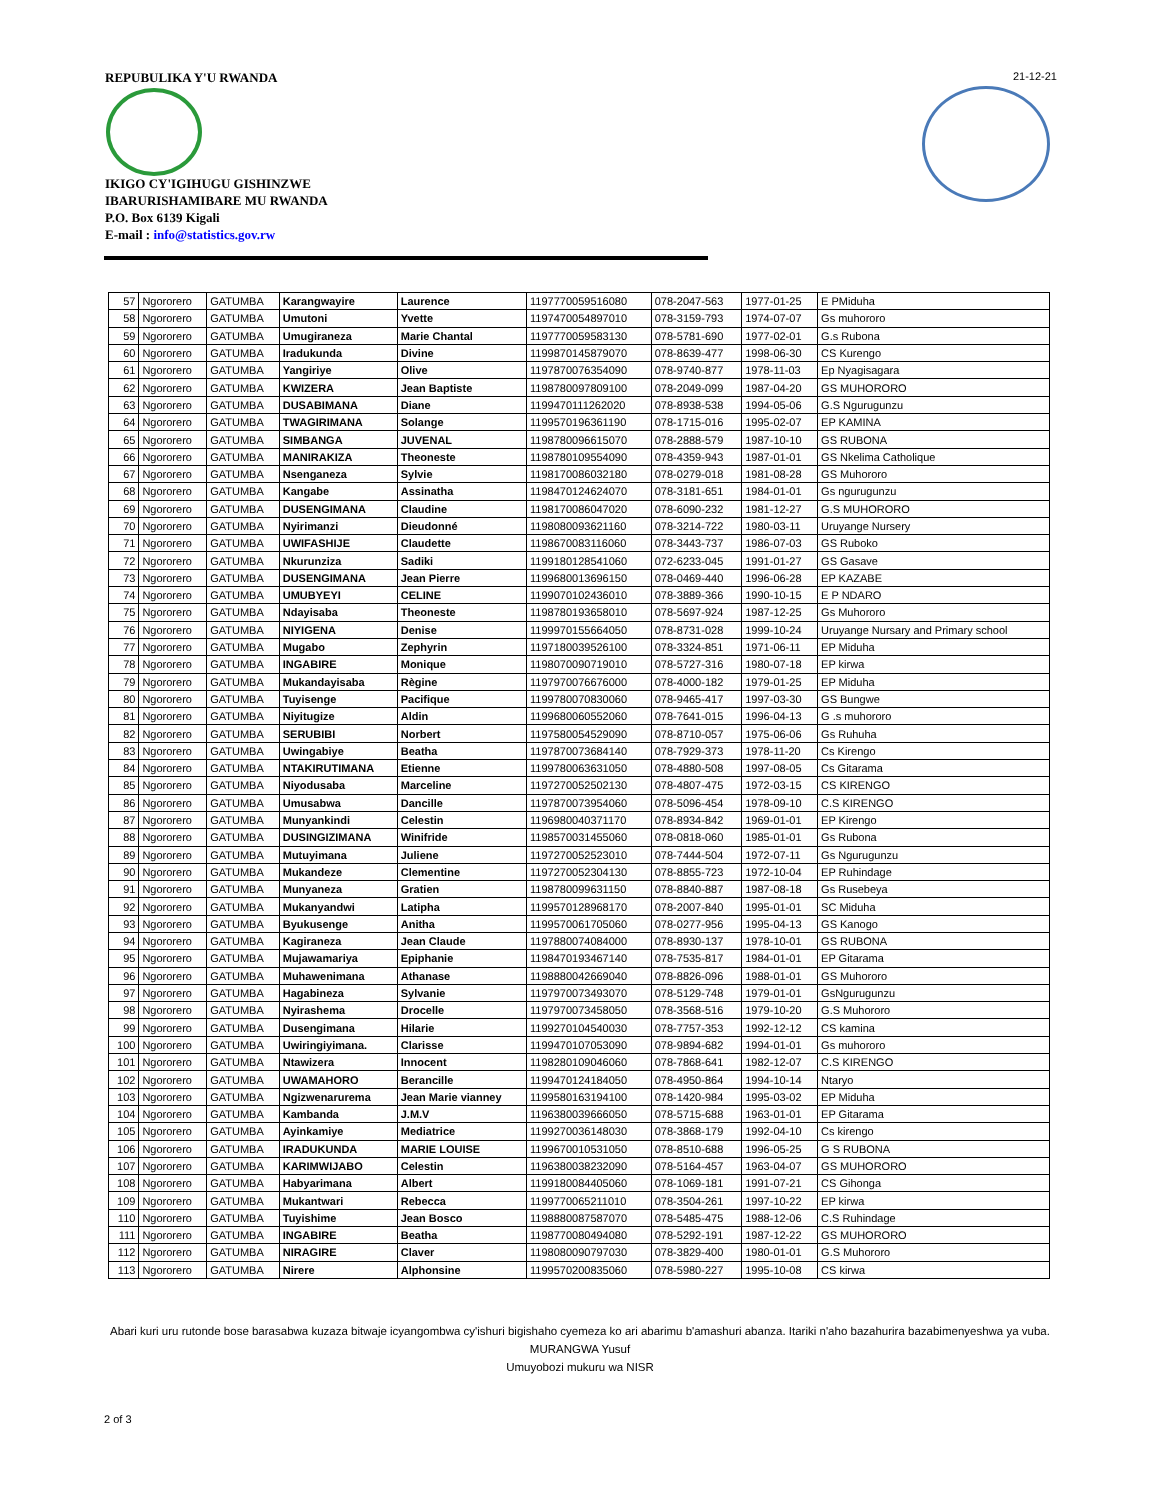REPUBULIKA Y'U RWANDA 21-12-21
IKIGO CY'IGIHUGU GISHINZWE
IBARURISHAMIBARE MU RWANDA
P.O. Box 6139 Kigali
E-mail : info@statistics.gov.rw
| 57 | Ngororero | GATUMBA | Karangwayire | Laurence | 1197770059516080 | 078-2047-563 | 1977-01-25 | E PMiduha |
| 58 | Ngororero | GATUMBA | Umutoni | Yvette | 1197470054897010 | 078-3159-793 | 1974-07-07 | Gs muhororo |
| 59 | Ngororero | GATUMBA | Umugiraneza | Marie Chantal | 1197770059583130 | 078-5781-690 | 1977-02-01 | G.s Rubona |
| 60 | Ngororero | GATUMBA | Iradukunda | Divine | 1199870145879070 | 078-8639-477 | 1998-06-30 | CS Kurengo |
| 61 | Ngororero | GATUMBA | Yangiriye | Olive | 1197870076354090 | 078-9740-877 | 1978-11-03 | Ep Nyagisagara |
| 62 | Ngororero | GATUMBA | KWIZERA | Jean Baptiste | 1198780097809100 | 078-2049-099 | 1987-04-20 | GS MUHORORO |
| 63 | Ngororero | GATUMBA | DUSABIMANA | Diane | 1199470111262020 | 078-8938-538 | 1994-05-06 | G.S Ngurugunzu |
| 64 | Ngororero | GATUMBA | TWAGIRIMANA | Solange | 1199570196361190 | 078-1715-016 | 1995-02-07 | EP KAMINA |
| 65 | Ngororero | GATUMBA | SIMBANGA | JUVENAL | 1198780096615070 | 078-2888-579 | 1987-10-10 | GS RUBONA |
| 66 | Ngororero | GATUMBA | MANIRAKIZA | Theoneste | 1198780109554090 | 078-4359-943 | 1987-01-01 | GS Nkelima Catholique |
| 67 | Ngororero | GATUMBA | Nsenganeza | Sylvie | 1198170086032180 | 078-0279-018 | 1981-08-28 | GS Muhororo |
| 68 | Ngororero | GATUMBA | Kangabe | Assinatha | 1198470124624070 | 078-3181-651 | 1984-01-01 | Gs ngurugunzu |
| 69 | Ngororero | GATUMBA | DUSENGIMANA | Claudine | 1198170086047020 | 078-6090-232 | 1981-12-27 | G.S MUHORORO |
| 70 | Ngororero | GATUMBA | Nyirimanzi | Dieudonné | 1198080093621160 | 078-3214-722 | 1980-03-11 | Uruyange Nursery |
| 71 | Ngororero | GATUMBA | UWIFASHIJE | Claudette | 1198670083116060 | 078-3443-737 | 1986-07-03 | GS Ruboko |
| 72 | Ngororero | GATUMBA | Nkurunziza | Sadiki | 1199180128541060 | 072-6233-045 | 1991-01-27 | GS Gasave |
| 73 | Ngororero | GATUMBA | DUSENGIMANA | Jean Pierre | 1199680013696150 | 078-0469-440 | 1996-06-28 | EP KAZABE |
| 74 | Ngororero | GATUMBA | UMUBYEYI | CELINE | 1199070102436010 | 078-3889-366 | 1990-10-15 | E P NDARO |
| 75 | Ngororero | GATUMBA | Ndayisaba | Theoneste | 1198780193658010 | 078-5697-924 | 1987-12-25 | Gs Muhororo |
| 76 | Ngororero | GATUMBA | NIYIGENA | Denise | 1199970155664050 | 078-8731-028 | 1999-10-24 | Uruyange Nursary and Primary school |
| 77 | Ngororero | GATUMBA | Mugabo | Zephyrin | 1197180039526100 | 078-3324-851 | 1971-06-11 | EP Miduha |
| 78 | Ngororero | GATUMBA | INGABIRE | Monique | 1198070090719010 | 078-5727-316 | 1980-07-18 | EP kirwa |
| 79 | Ngororero | GATUMBA | Mukandayisaba | Règine | 1197970076676000 | 078-4000-182 | 1979-01-25 | EP Miduha |
| 80 | Ngororero | GATUMBA | Tuyisenge | Pacifique | 1199780070830060 | 078-9465-417 | 1997-03-30 | GS Bungwe |
| 81 | Ngororero | GATUMBA | Niyitugize | Aldin | 1199680060552060 | 078-7641-015 | 1996-04-13 | G .s muhororo |
| 82 | Ngororero | GATUMBA | SERUBIBI | Norbert | 1197580054529090 | 078-8710-057 | 1975-06-06 | Gs Ruhuha |
| 83 | Ngororero | GATUMBA | Uwingabiye | Beatha | 1197870073684140 | 078-7929-373 | 1978-11-20 | Cs Kirengo |
| 84 | Ngororero | GATUMBA | NTAKIRUTIMANA | Etienne | 1199780063631050 | 078-4880-508 | 1997-08-05 | Cs Gitarama |
| 85 | Ngororero | GATUMBA | Niyodusaba | Marceline | 1197270052502130 | 078-4807-475 | 1972-03-15 | CS KIRENGO |
| 86 | Ngororero | GATUMBA | Umusabwa | Dancille | 1197870073954060 | 078-5096-454 | 1978-09-10 | C.S KIRENGO |
| 87 | Ngororero | GATUMBA | Munyankindi | Celestin | 1196980040371170 | 078-8934-842 | 1969-01-01 | EP Kirengo |
| 88 | Ngororero | GATUMBA | DUSINGIZIMANA | Winifride | 1198570031455060 | 078-0818-060 | 1985-01-01 | Gs Rubona |
| 89 | Ngororero | GATUMBA | Mutuyimana | Juliene | 1197270052523010 | 078-7444-504 | 1972-07-11 | Gs Ngurugunzu |
| 90 | Ngororero | GATUMBA | Mukandeze | Clementine | 1197270052304130 | 078-8855-723 | 1972-10-04 | EP Ruhindage |
| 91 | Ngororero | GATUMBA | Munyaneza | Gratien | 1198780099631150 | 078-8840-887 | 1987-08-18 | Gs Rusebeya |
| 92 | Ngororero | GATUMBA | Mukanyandwi | Latipha | 1199570128968170 | 078-2007-840 | 1995-01-01 | SC Miduha |
| 93 | Ngororero | GATUMBA | Byukusenge | Anitha | 1199570061705060 | 078-0277-956 | 1995-04-13 | GS Kanogo |
| 94 | Ngororero | GATUMBA | Kagiraneza | Jean Claude | 1197880074084000 | 078-8930-137 | 1978-10-01 | GS RUBONA |
| 95 | Ngororero | GATUMBA | Mujawamariya | Epiphanie | 1198470193467140 | 078-7535-817 | 1984-01-01 | EP Gitarama |
| 96 | Ngororero | GATUMBA | Muhawenimana | Athanase | 1198880042669040 | 078-8826-096 | 1988-01-01 | GS Muhororo |
| 97 | Ngororero | GATUMBA | Hagabineza | Sylvanie | 1197970073493070 | 078-5129-748 | 1979-01-01 | GsNgurugunzu |
| 98 | Ngororero | GATUMBA | Nyirashema | Drocelle | 1197970073458050 | 078-3568-516 | 1979-10-20 | G.S Muhororo |
| 99 | Ngororero | GATUMBA | Dusengimana | Hilarie | 1199270104540030 | 078-7757-353 | 1992-12-12 | CS kamina |
| 100 | Ngororero | GATUMBA | Uwiringiyimana. | Clarisse | 1199470107053090 | 078-9894-682 | 1994-01-01 | Gs muhororo |
| 101 | Ngororero | GATUMBA | Ntawizera | Innocent | 1198280109046060 | 078-7868-641 | 1982-12-07 | C.S KIRENGO |
| 102 | Ngororero | GATUMBA | UWAMAHORO | Berancille | 1199470124184050 | 078-4950-864 | 1994-10-14 | Ntaryo |
| 103 | Ngororero | GATUMBA | Ngizwenarurema | Jean Marie vianney | 1199580163194100 | 078-1420-984 | 1995-03-02 | EP Miduha |
| 104 | Ngororero | GATUMBA | Kambanda | J.M.V | 1196380039666050 | 078-5715-688 | 1963-01-01 | EP Gitarama |
| 105 | Ngororero | GATUMBA | Ayinkamiye | Mediatrice | 1199270036148030 | 078-3868-179 | 1992-04-10 | Cs kirengo |
| 106 | Ngororero | GATUMBA | IRADUKUNDA | MARIE LOUISE | 1199670010531050 | 078-8510-688 | 1996-05-25 | G S RUBONA |
| 107 | Ngororero | GATUMBA | KARIMWIJABO | Celestin | 1196380038232090 | 078-5164-457 | 1963-04-07 | GS MUHORORO |
| 108 | Ngororero | GATUMBA | Habyarimana | Albert | 1199180084405060 | 078-1069-181 | 1991-07-21 | CS Gihonga |
| 109 | Ngororero | GATUMBA | Mukantwari | Rebecca | 1199770065211010 | 078-3504-261 | 1997-10-22 | EP kirwa |
| 110 | Ngororero | GATUMBA | Tuyishime | Jean Bosco | 1198880087587070 | 078-5485-475 | 1988-12-06 | C.S Ruhindage |
| 111 | Ngororero | GATUMBA | INGABIRE | Beatha | 1198770080494080 | 078-5292-191 | 1987-12-22 | GS MUHORORO |
| 112 | Ngororero | GATUMBA | NIRAGIRE | Claver | 1198080090797030 | 078-3829-400 | 1980-01-01 | G.S Muhororo |
| 113 | Ngororero | GATUMBA | Nirere | Alphonsine | 1199570200835060 | 078-5980-227 | 1995-10-08 | CS kirwa |
Abari kuri uru rutonde bose barasabwa kuzaza bitwaje icyangombwa cy'ishuri bigishaho cyemeza ko ari abarimu b'amashuri abanza. Itariki n'aho bazahurira bazabimenyeshwa ya vuba.
MURANGWA Yusuf
Umuyobozi mukuru wa NISR
2 of 3